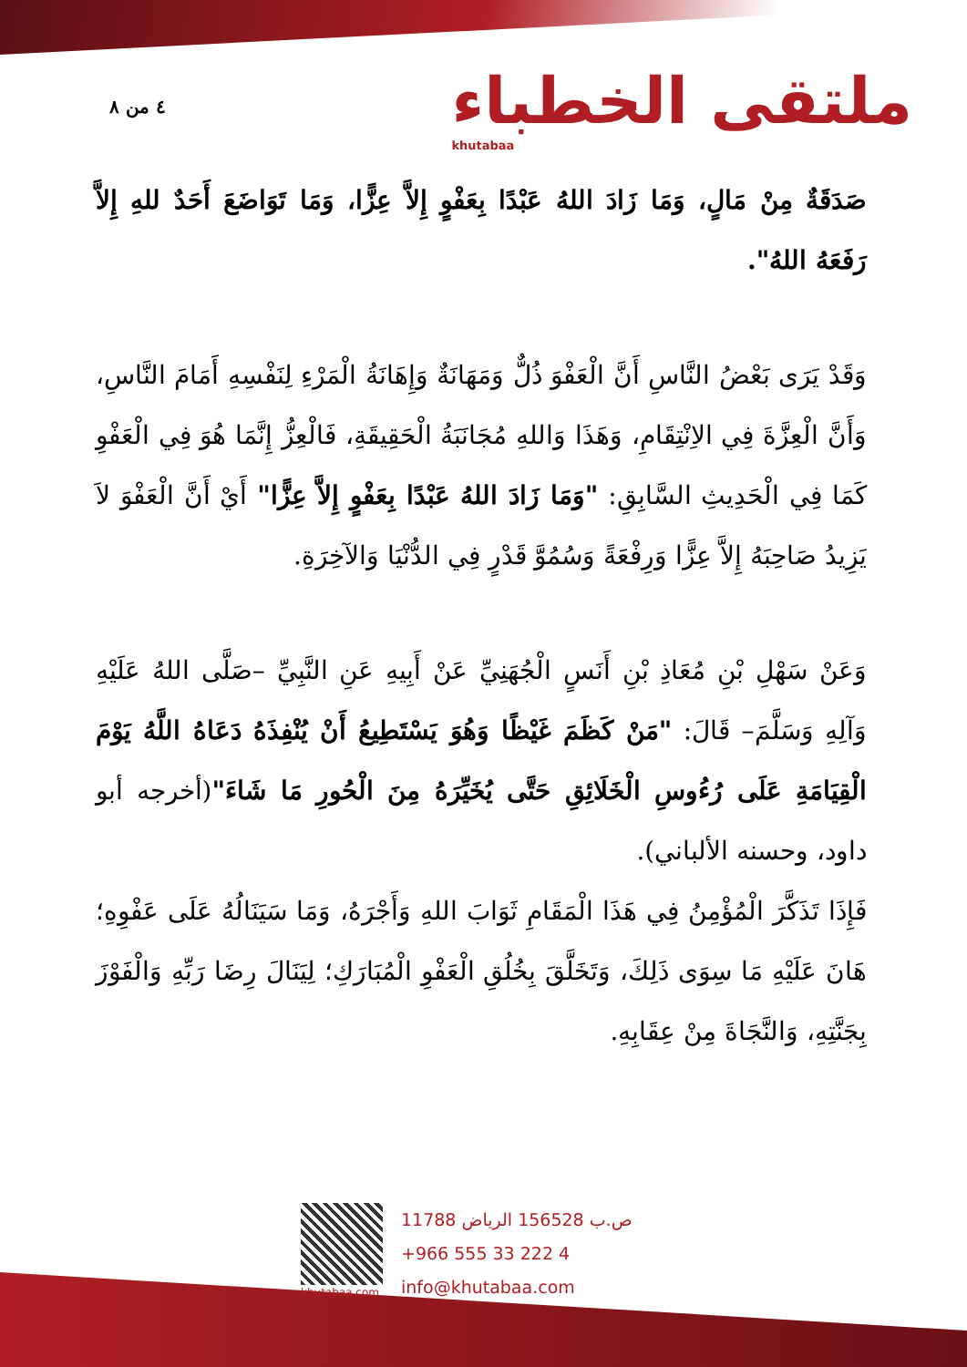٤ من ٨
ملتقى الخطباء
khutabaa
صَدَقَةٌ مِنْ مَالٍ، وَمَا زَادَ اللهُ عَبْدًا بِعَفْوٍ إِلاَّ عِزًّا، وَمَا تَوَاضَعَ أَحَدٌ للهِ إِلاَّ رَفَعَهُ اللهُ".
وَقَدْ يَرَى بَعْضُ النَّاسِ أَنَّ الْعَفْوَ ذُلٌّ وَمَهَانَةٌ وَإِهَانَةُ الْمَرْءِ لِنَفْسِهِ أَمَامَ النَّاسِ، وَأَنَّ الْعِزَّةَ فِي الاِنْتِقَامِ، وَهَذَا وَاللهِ مُجَانَبَةُ الْحَقِيقَةِ، فَالْعِزُّ إِنَّمَا هُوَ فِي الْعَفْوِ كَمَا فِي الْحَدِيثِ السَّابِقِ: "وَمَا زَادَ اللهُ عَبْدًا بِعَفْوٍ إِلاَّ عِزًّا" أَيْ أَنَّ الْعَفْوَ لاَ يَزِيدُ صَاحِبَهُ إِلاَّ عِزًّا وَرِفْعَةً وَسُمُوَّ قَدْرٍ فِي الدُّنْيَا وَالآخِرَةِ.
وَعَنْ سَهْلِ بْنِ مُعَاذِ بْنِ أَنَسٍ الْجُهَنِيِّ عَنْ أَبِيهِ عَنِ النَّبِيِّ –صَلَّى اللهُ عَلَيْهِ وَآلِهِ وَسَلَّمَ– قَالَ: "مَنْ كَظَمَ غَيْظًا وَهُوَ يَسْتَطِيعُ أَنْ يُنْفِذَهُ دَعَاهُ اللَّهُ يَوْمَ الْقِيَامَةِ عَلَى رُءُوسِ الْخَلَائِقِ حَتَّى يُخَيِّرَهُ مِنَ الْحُورِ مَا شَاءَ"(أخرجه أبو داود، وحسنه الألباني).
فَإِذَا تَذَكَّرَ الْمُؤْمِنُ فِي هَذَا الْمَقَامِ ثَوَابَ اللهِ وَأَجْرَهُ، وَمَا سَيَنَالُهُ عَلَى عَفْوِهِ؛ هَانَ عَلَيْهِ مَا سِوَى ذَلِكَ، وَتَخَلَّقَ بِخُلُقِ الْعَفْوِ الْمُبَارَكِ؛ لِيَنَالَ رِضَا رَبِّهِ وَالْفَوْزَ بِجَنَّتِهِ، وَالنَّجَاةَ مِنْ عِقَابِهِ.
khutabaa.com
ص.ب 156528 الرياض 11788
+966 555 33 222 4
info@khutabaa.com